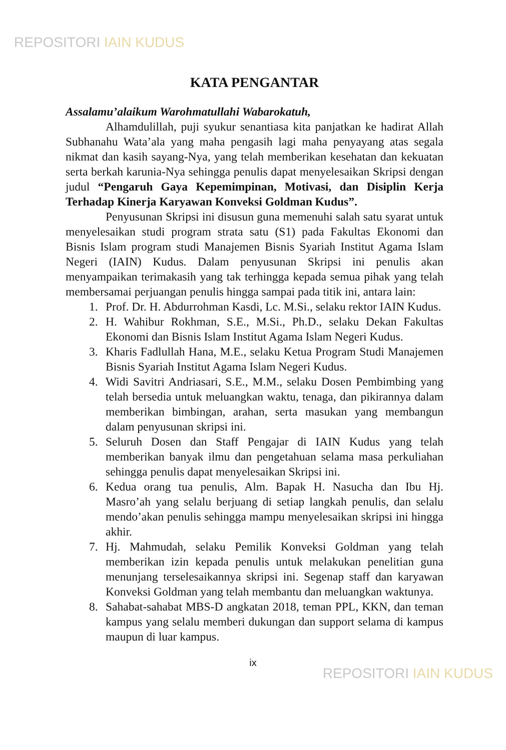REPOSITORI IAIN KUDUS
KATA PENGANTAR
Assalamu’alaikum Warohmatullahi Wabarokatuh,
Alhamdulillah, puji syukur senantiasa kita panjatkan ke hadirat Allah Subhanahu Wata’ala yang maha pengasih lagi maha penyayang atas segala nikmat dan kasih sayang-Nya, yang telah memberikan kesehatan dan kekuatan serta berkah karunia-Nya sehingga penulis dapat menyelesaikan Skripsi dengan judul “Pengaruh Gaya Kepemimpinan, Motivasi, dan Disiplin Kerja Terhadap Kinerja Karyawan Konveksi Goldman Kudus”.
Penyusunan Skripsi ini disusun guna memenuhi salah satu syarat untuk menyelesaikan studi program strata satu (S1) pada Fakultas Ekonomi dan Bisnis Islam program studi Manajemen Bisnis Syariah Institut Agama Islam Negeri (IAIN) Kudus. Dalam penyusunan Skripsi ini penulis akan menyampaikan terimakasih yang tak terhingga kepada semua pihak yang telah membersamai perjuangan penulis hingga sampai pada titik ini, antara lain:
1. Prof. Dr. H. Abdurrohman Kasdi, Lc. M.Si., selaku rektor IAIN Kudus.
2. H. Wahibur Rokhman, S.E., M.Si., Ph.D., selaku Dekan Fakultas Ekonomi dan Bisnis Islam Institut Agama Islam Negeri Kudus.
3. Kharis Fadlullah Hana, M.E., selaku Ketua Program Studi Manajemen Bisnis Syariah Institut Agama Islam Negeri Kudus.
4. Widi Savitri Andriasari, S.E., M.M., selaku Dosen Pembimbing yang telah bersedia untuk meluangkan waktu, tenaga, dan pikirannya dalam memberikan bimbingan, arahan, serta masukan yang membangun dalam penyusunan skripsi ini.
5. Seluruh Dosen dan Staff Pengajar di IAIN Kudus yang telah memberikan banyak ilmu dan pengetahuan selama masa perkuliahan sehingga penulis dapat menyelesaikan Skripsi ini.
6. Kedua orang tua penulis, Alm. Bapak H. Nasucha dan Ibu Hj. Masro’ah yang selalu berjuang di setiap langkah penulis, dan selalu mendo’akan penulis sehingga mampu menyelesaikan skripsi ini hingga akhir.
7. Hj. Mahmudah, selaku Pemilik Konveksi Goldman yang telah memberikan izin kepada penulis untuk melakukan penelitian guna menunjang terselesaikannya skripsi ini. Segenap staff dan karyawan Konveksi Goldman yang telah membantu dan meluangkan waktunya.
8. Sahabat-sahabat MBS-D angkatan 2018, teman PPL, KKN, dan teman kampus yang selalu memberi dukungan dan support selama di kampus maupun di luar kampus.
ix
REPOSITORI IAIN KUDUS